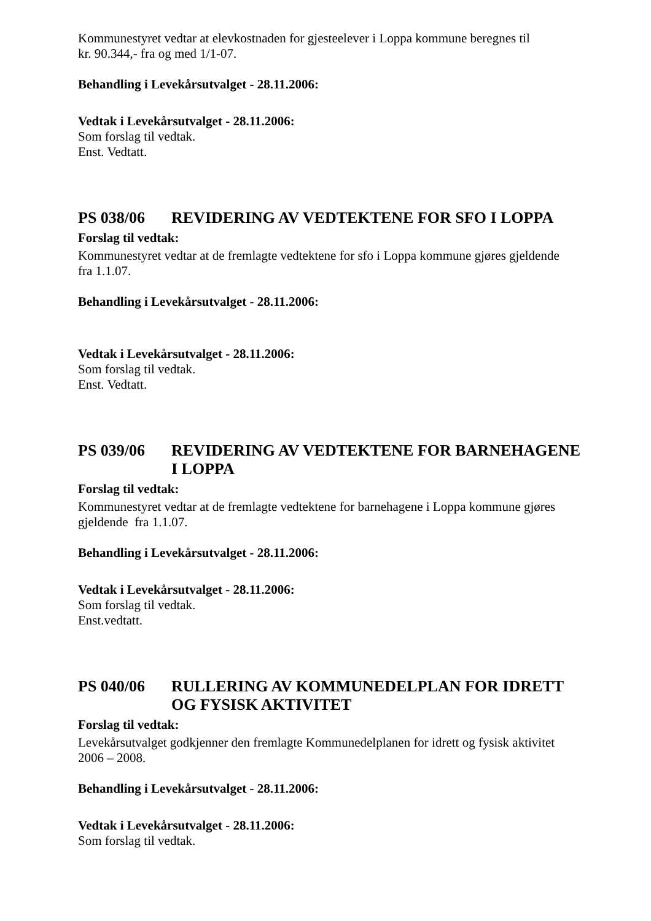Kommunestyret vedtar at elevkostnaden for gjesteelever i Loppa kommune beregnes til
kr. 90.344,- fra og med 1/1-07.
Behandling i Levekårsutvalget - 28.11.2006:
Vedtak i Levekårsutvalget - 28.11.2006:
Som forslag til vedtak.
Enst. Vedtatt.
PS 038/06 REVIDERING AV VEDTEKTENE FOR SFO I LOPPA
Forslag til vedtak:
Kommunestyret vedtar at de fremlagte vedtektene for sfo i Loppa kommune gjøres gjeldende
fra 1.1.07.
Behandling i Levekårsutvalget - 28.11.2006:
Vedtak i Levekårsutvalget - 28.11.2006:
Som forslag til vedtak.
Enst. Vedtatt.
PS 039/06 REVIDERING AV VEDTEKTENE FOR BARNEHAGENE I LOPPA
Forslag til vedtak:
Kommunestyret vedtar at de fremlagte vedtektene for barnehagene i Loppa kommune gjøres
gjeldende fra 1.1.07.
Behandling i Levekårsutvalget - 28.11.2006:
Vedtak i Levekårsutvalget - 28.11.2006:
Som forslag til vedtak.
Enst.vedtatt.
PS 040/06 RULLERING AV KOMMUNEDELPLAN FOR IDRETT OG FYSISK AKTIVITET
Forslag til vedtak:
Levekårsutvalget godkjenner den fremlagte Kommunedelplanen for idrett og fysisk aktivitet
2006 – 2008.
Behandling i Levekårsutvalget - 28.11.2006:
Vedtak i Levekårsutvalget - 28.11.2006:
Som forslag til vedtak.